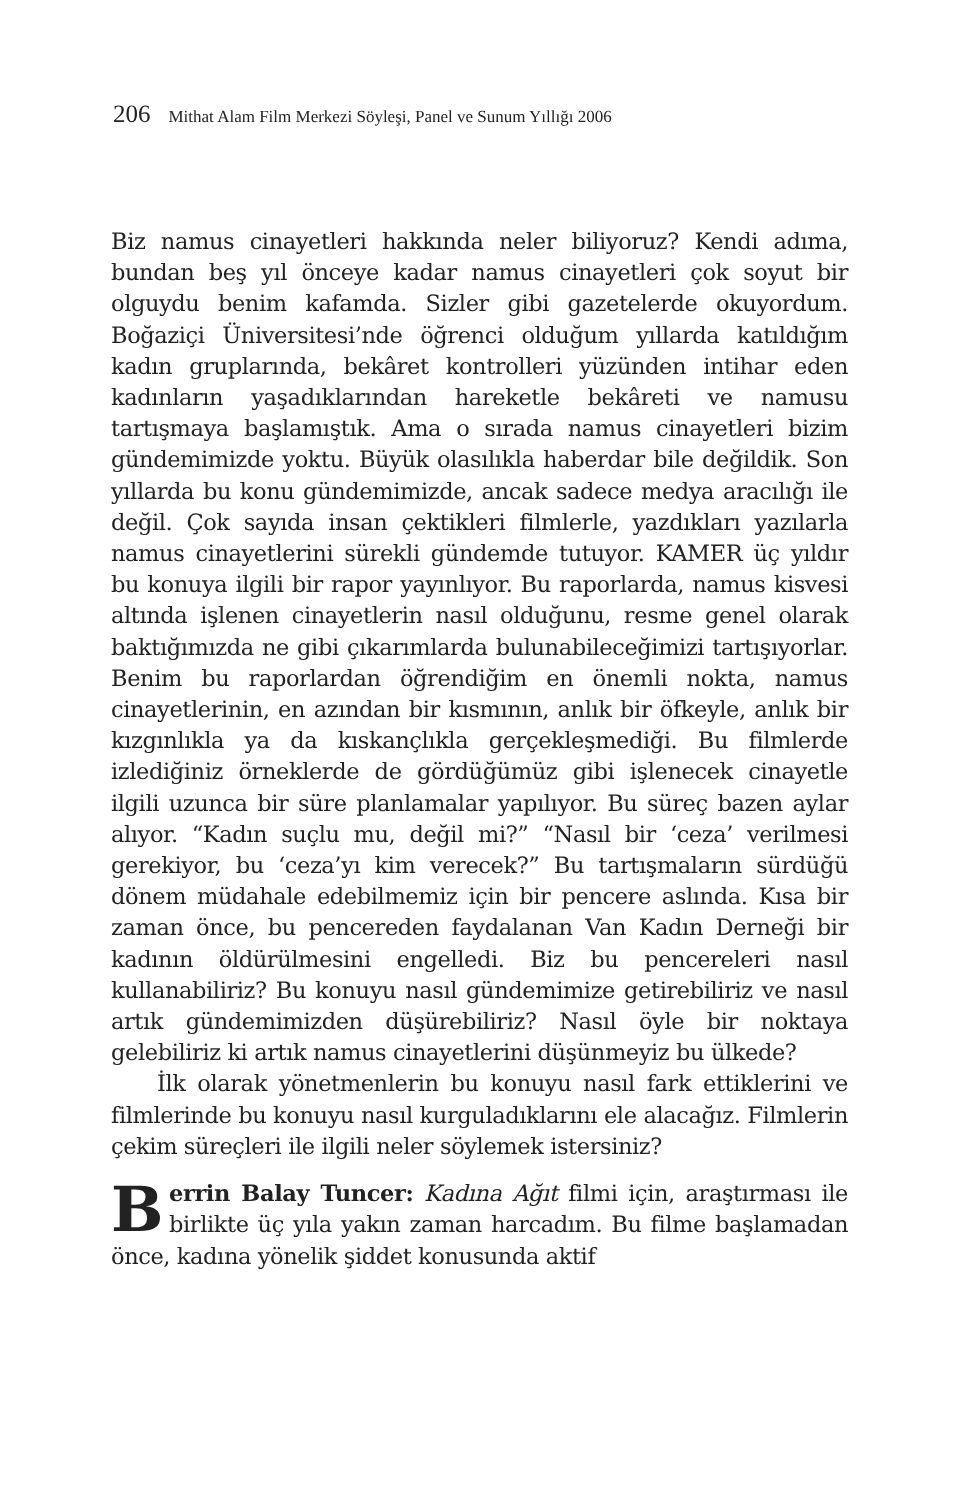206 Mithat Alam Film Merkezi Söyleşi, Panel ve Sunum Yıllığı 2006
Biz namus cinayetleri hakkında neler biliyoruz? Kendi adıma, bundan beş yıl önceye kadar namus cinayetleri çok soyut bir olguydu benim kafamda. Sizler gibi gazetelerde okuyordum. Boğaziçi Üniversitesi’nde öğrenci olduğum yıllarda katıldığım kadın gruplarında, bekâret kontrolleri yüzünden intihar eden kadınların yaşadıklarından hareketle bekâreti ve namusu tartışmaya başlamıştık. Ama o sırada namus cinayetleri bizim gündemimizde yoktu. Büyük olasılıkla haberdar bile değildik. Son yıllarda bu konu gündemimizde, ancak sadece medya aracılığı ile değil. Çok sayıda insan çektikleri filmlerle, yazdıkları yazılarla namus cinayetlerini sürekli gündemde tutuyor. KAMER üç yıldır bu konuya ilgili bir rapor yayınlıyor. Bu raporlarda, namus kisvesi altında işlenen cinayetlerin nasıl olduğunu, resme genel olarak baktığımızda ne gibi çıkarımlarda bulunabileceğimizi tartışıyorlar. Benim bu raporlardan öğrendiğim en önemli nokta, namus cinayetlerinin, en azından bir kısmının, anlık bir öfkeyle, anlık bir kızgınlıkla ya da kıskançlıkla gerçekleşmediği. Bu filmlerde izlediğiniz örneklerde de gördüğümüz gibi işlenecek cinayetle ilgili uzunca bir süre planlamalar yapılıyor. Bu süreç bazen aylar alıyor. “Kadın suçlu mu, değil mi?” “Nasıl bir ‘ceza’ verilmesi gerekiyor, bu ‘ceza’yı kim verecek?” Bu tartışmaların sürdüğü dönem müdahale edebilmemiz için bir pencere aslında. Kısa bir zaman önce, bu pencereden faydalanan Van Kadın Derneği bir kadının öldürülmesini engelledi. Biz bu pencereleri nasıl kullanabiliriz? Bu konuyu nasıl gündemimize getirebiliriz ve nasıl artık gündemimizden düşürebiliriz? Nasıl öyle bir noktaya gelebiliriz ki artık namus cinayetlerini düşünmeyiz bu ülkede?
İlk olarak yönetmenlerin bu konuyu nasıl fark ettiklerini ve filmlerinde bu konuyu nasıl kurguladıklarını ele alacağız. Filmlerin çekim süreçleri ile ilgili neler söylemek istersiniz?
Berrin Balay Tuncer: Kadına Ağıt filmi için, araştırması ile birlikte üç yıla yakın zaman harcadım. Bu filme başlamadan önce, kadına yönelik şiddet konusunda aktif